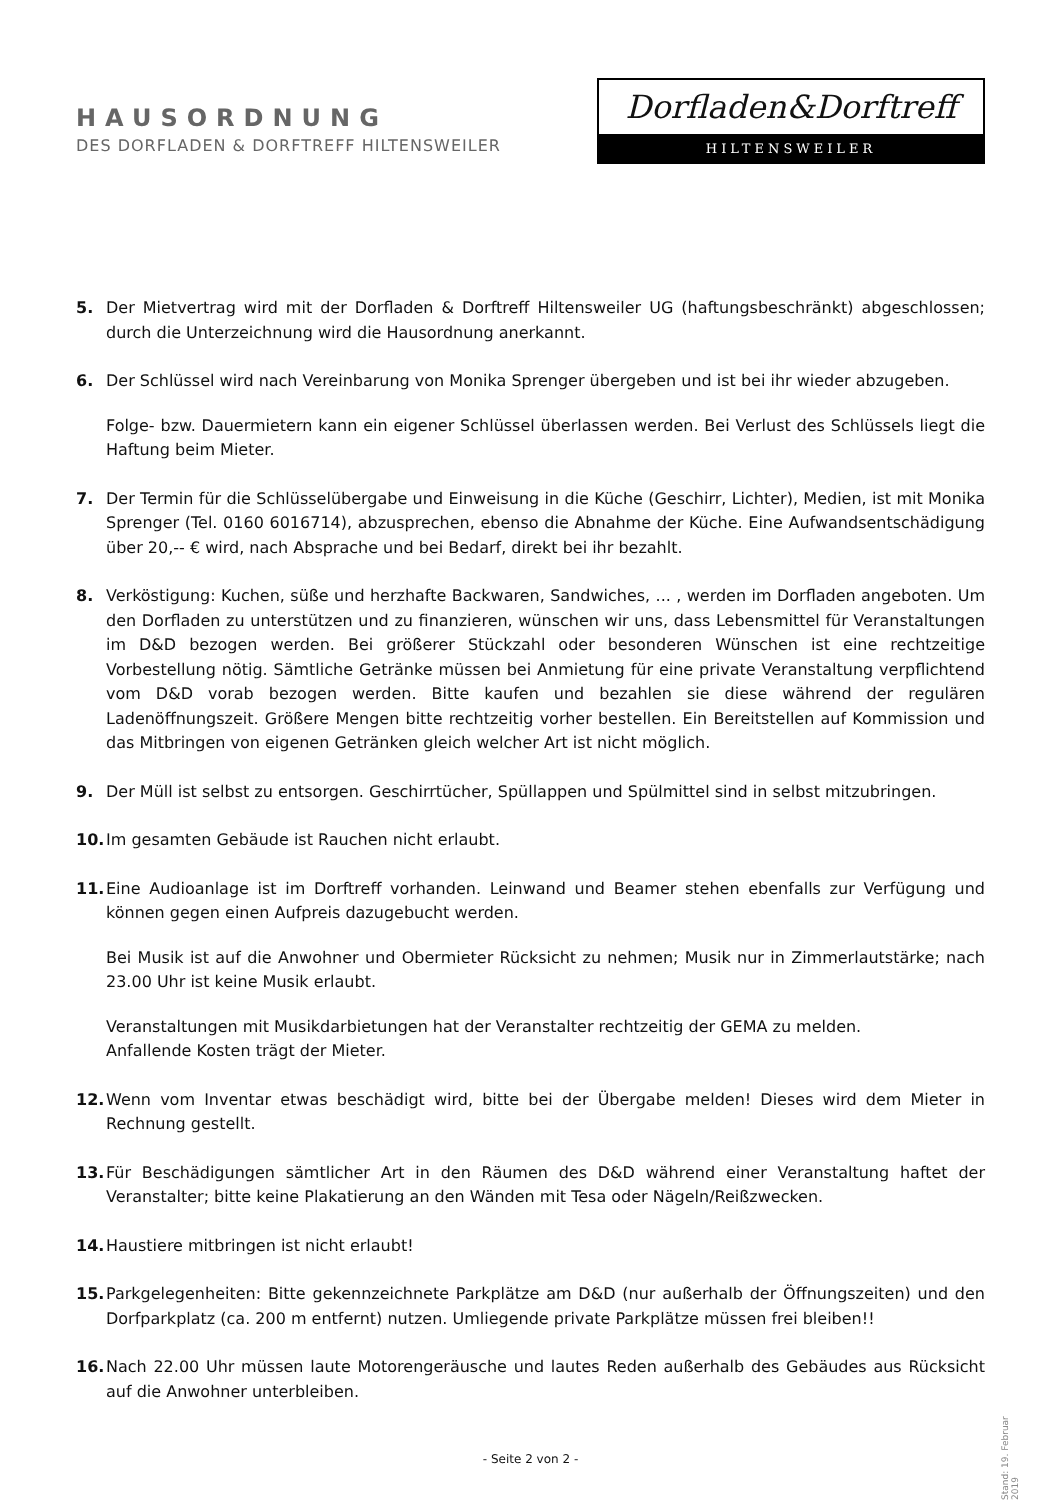HAUSORDNUNG
DES DORFLADEN & DORFTREFF HILTENSWEILER
Dorfladen&Dorftreff
HILTENSWEILER
5. Der Mietvertrag wird mit der Dorfladen & Dorftreff Hiltensweiler UG (haftungsbeschränkt) abgeschlossen; durch die Unterzeichnung wird die Hausordnung anerkannt.
6. Der Schlüssel wird nach Vereinbarung von Monika Sprenger übergeben und ist bei ihr wieder abzugeben.
Folge- bzw. Dauermietern kann ein eigener Schlüssel überlassen werden. Bei Verlust des Schlüssels liegt die Haftung beim Mieter.
7. Der Termin für die Schlüsselübergabe und Einweisung in die Küche (Geschirr, Lichter), Medien, ist mit Monika Sprenger (Tel. 0160 6016714), abzusprechen, ebenso die Abnahme der Küche. Eine Aufwandsentschädigung über 20,-- € wird, nach Absprache und bei Bedarf, direkt bei ihr bezahlt.
8. Verköstigung: Kuchen, süße und herzhafte Backwaren, Sandwiches, ... , werden im Dorfladen angeboten. Um den Dorfladen zu unterstützen und zu finanzieren, wünschen wir uns, dass Lebensmittel für Veranstaltungen im D&D bezogen werden. Bei größerer Stückzahl oder besonderen Wünschen ist eine rechtzeitige Vorbestellung nötig. Sämtliche Getränke müssen bei Anmietung für eine private Veranstaltung verpflichtend vom D&D vorab bezogen werden. Bitte kaufen und bezahlen sie diese während der regulären Ladenöffnungszeit. Größere Mengen bitte rechtzeitig vorher bestellen. Ein Bereitstellen auf Kommission und das Mitbringen von eigenen Getränken gleich welcher Art ist nicht möglich.
9. Der Müll ist selbst zu entsorgen. Geschirrtücher, Spüllappen und Spülmittel sind in selbst mitzubringen.
10. Im gesamten Gebäude ist Rauchen nicht erlaubt.
11. Eine Audioanlage ist im Dorftreff vorhanden. Leinwand und Beamer stehen ebenfalls zur Verfügung und können gegen einen Aufpreis dazugebucht werden.
Bei Musik ist auf die Anwohner und Obermieter Rücksicht zu nehmen; Musik nur in Zimmerlautstärke; nach 23.00 Uhr ist keine Musik erlaubt.
Veranstaltungen mit Musikdarbietungen hat der Veranstalter rechtzeitig der GEMA zu melden.
Anfallende Kosten trägt der Mieter.
12. Wenn vom Inventar etwas beschädigt wird, bitte bei der Übergabe melden! Dieses wird dem Mieter in Rechnung gestellt.
13. Für Beschädigungen sämtlicher Art in den Räumen des D&D während einer Veranstaltung haftet der Veranstalter; bitte keine Plakatierung an den Wänden mit Tesa oder Nägeln/Reißzwecken.
14. Haustiere mitbringen ist nicht erlaubt!
15. Parkgelegenheiten: Bitte gekennzeichnete Parkplätze am D&D (nur außerhalb der Öffnungszeiten) und den Dorfparkplatz (ca. 200 m entfernt) nutzen. Umliegende private Parkplätze müssen frei bleiben!!
16. Nach 22.00 Uhr müssen laute Motorengeräusche und lautes Reden außerhalb des Gebäudes aus Rücksicht auf die Anwohner unterbleiben.
- Seite 2 von 2 -
Stand: 19. Februar 2019